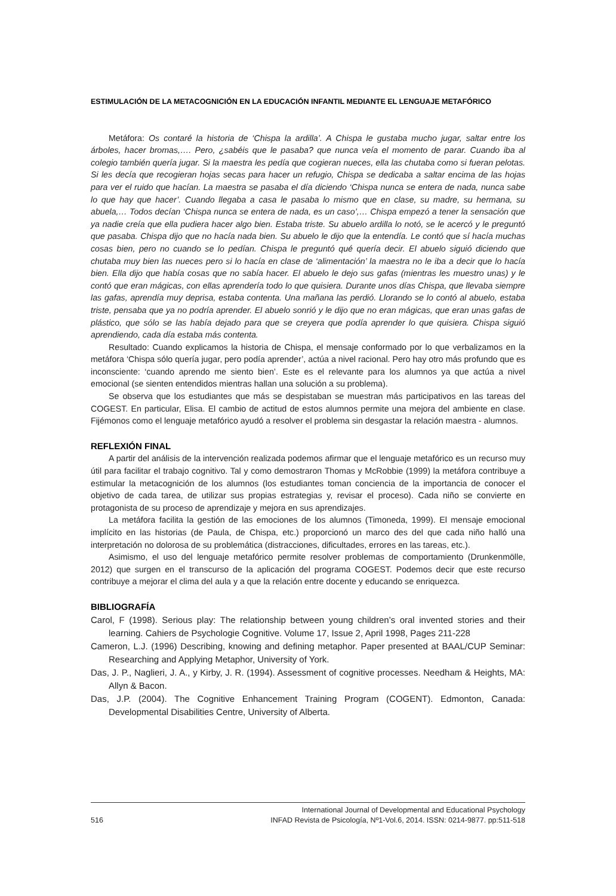ESTIMULACIÓN DE LA METACOGNICIÓN EN LA EDUCACIÓN INFANTIL MEDIANTE EL LENGUAJE METAFÓRICO
Metáfora: Os contaré la historia de ‘Chispa la ardilla’. A Chispa le gustaba mucho jugar, saltar entre los árboles, hacer bromas,…. Pero, ¿sabéis que le pasaba? que nunca veía el momento de parar. Cuando iba al colegio también quería jugar. Si la maestra les pedía que cogieran nueces, ella las chutaba como si fueran pelotas. Si les decía que recogieran hojas secas para hacer un refugio, Chispa se dedicaba a saltar encima de las hojas para ver el ruido que hacían. La maestra se pasaba el día diciendo ‘Chispa nunca se entera de nada, nunca sabe lo que hay que hacer’. Cuando llegaba a casa le pasaba lo mismo que en clase, su madre, su hermana, su abuela,… Todos decían ‘Chispa nunca se entera de nada, es un caso’,… Chispa empezó a tener la sensación que ya nadie creía que ella pudiera hacer algo bien. Estaba triste. Su abuelo ardilla lo notó, se le acercó y le preguntó que pasaba. Chispa dijo que no hacía nada bien. Su abuelo le dijo que la entendía. Le contó que sí hacía muchas cosas bien, pero no cuando se lo pedían. Chispa le preguntó qué quería decir. El abuelo siguió diciendo que chutaba muy bien las nueces pero si lo hacía en clase de ‘alimentación’ la maestra no le iba a decir que lo hacía bien. Ella dijo que había cosas que no sabía hacer. El abuelo le dejo sus gafas (mientras les muestro unas) y le contó que eran mágicas, con ellas aprendería todo lo que quisiera. Durante unos días Chispa, que llevaba siempre las gafas, aprendía muy deprisa, estaba contenta. Una mañana las perdió. Llorando se lo contó al abuelo, estaba triste, pensaba que ya no podría aprender. El abuelo sonrió y le dijo que no eran mágicas, que eran unas gafas de plástico, que sólo se las había dejado para que se creyera que podía aprender lo que quisiera. Chispa siguió aprendiendo, cada día estaba más contenta.
Resultado: Cuando explicamos la historia de Chispa, el mensaje conformado por lo que verbalizamos en la metáfora ‘Chispa sólo quería jugar, pero podía aprender’, actúa a nivel racional. Pero hay otro más profundo que es inconsciente: ‘cuando aprendo me siento bien’. Este es el relevante para los alumnos ya que actúa a nivel emocional (se sienten entendidos mientras hallan una solución a su problema).
Se observa que los estudiantes que más se despistaban se muestran más participativos en las tareas del COGEST. En particular, Elisa. El cambio de actitud de estos alumnos permite una mejora del ambiente en clase. Fijémonos como el lenguaje metafórico ayudó a resolver el problema sin desgastar la relación maestra - alumnos.
REFLEXIÓN FINAL
A partir del análisis de la intervención realizada podemos afirmar que el lenguaje metafórico es un recurso muy útil para facilitar el trabajo cognitivo. Tal y como demostraron Thomas y McRobbie (1999) la metáfora contribuye a estimular la metacognición de los alumnos (los estudiantes toman conciencia de la importancia de conocer el objetivo de cada tarea, de utilizar sus propias estrategias y, revisar el proceso). Cada niño se convierte en protagonista de su proceso de aprendizaje y mejora en sus aprendizajes.
La metáfora facilita la gestión de las emociones de los alumnos (Timoneda, 1999). El mensaje emocional implícito en las historias (de Paula, de Chispa, etc.) proporcionó un marco des del que cada niño halló una interpretación no dolorosa de su problemática (distracciones, dificultades, errores en las tareas, etc.).
Asimismo, el uso del lenguaje metafórico permite resolver problemas de comportamiento (Drunkenmölle, 2012) que surgen en el transcurso de la aplicación del programa COGEST. Podemos decir que este recurso contribuye a mejorar el clima del aula y a que la relación entre docente y educando se enriquezca.
BIBLIOGRAFÍA
Carol, F (1998). Serious play: The relationship between young children’s oral invented stories and their learning. Cahiers de Psychologie Cognitive. Volume 17, Issue 2, April 1998, Pages 211-228
Cameron, L.J. (1996) Describing, knowing and defining metaphor. Paper presented at BAAL/CUP Seminar: Researching and Applying Metaphor, University of York.
Das, J. P., Naglieri, J. A., y Kirby, J. R. (1994). Assessment of cognitive processes. Needham & Heights, MA: Allyn & Bacon.
Das, J.P. (2004). The Cognitive Enhancement Training Program (COGENT). Edmonton, Canada: Developmental Disabilities Centre, University of Alberta.
516 International Journal of Developmental and Educational Psychology
INFAD Revista de Psicología, Nº1-Vol.6, 2014. ISSN: 0214-9877. pp:511-518